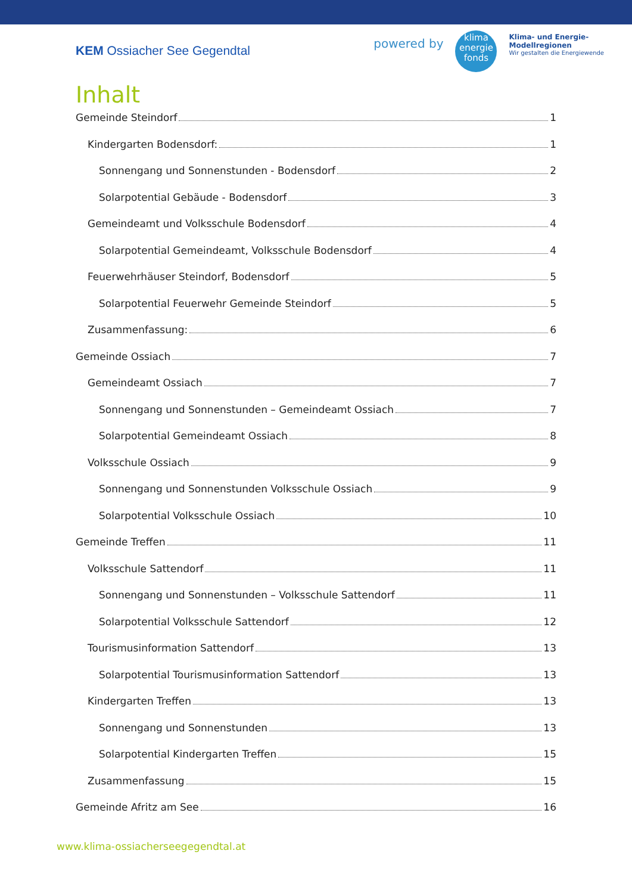KEM Ossiacher See Gegendtal
powered by
klima
energie
fonds
Klima- und Energie-
Modellregionen
Wir gestalten die Energiewende
Inhalt
Gemeinde Steindorf 1
Kindergarten Bodensdorf: 1
Sonnengang und Sonnenstunden - Bodensdorf 2
Solarpotential Gebäude - Bodensdorf 3
Gemeindeamt und Volksschule Bodensdorf 4
Solarpotential Gemeindeamt, Volksschule Bodensdorf 4
Feuerwehrhäuser Steindorf, Bodensdorf 5
Solarpotential Feuerwehr Gemeinde Steindorf 5
Zusammenfassung: 6
Gemeinde Ossiach 7
Gemeindeamt Ossiach 7
Sonnengang und Sonnenstunden – Gemeindeamt Ossiach 7
Solarpotential Gemeindeamt Ossiach 8
Volksschule Ossiach 9
Sonnengang und Sonnenstunden Volksschule Ossiach 9
Solarpotential Volksschule Ossiach 10
Gemeinde Treffen 11
Volksschule Sattendorf 11
Sonnengang und Sonnenstunden – Volksschule Sattendorf 11
Solarpotential Volksschule Sattendorf 12
Tourismusinformation Sattendorf 13
Solarpotential Tourismusinformation Sattendorf 13
Kindergarten Treffen 13
Sonnengang und Sonnenstunden 13
Solarpotential Kindergarten Treffen 15
Zusammenfassung 15
Gemeinde Afritz am See 16
www.klima-ossiacherseegegendtal.at